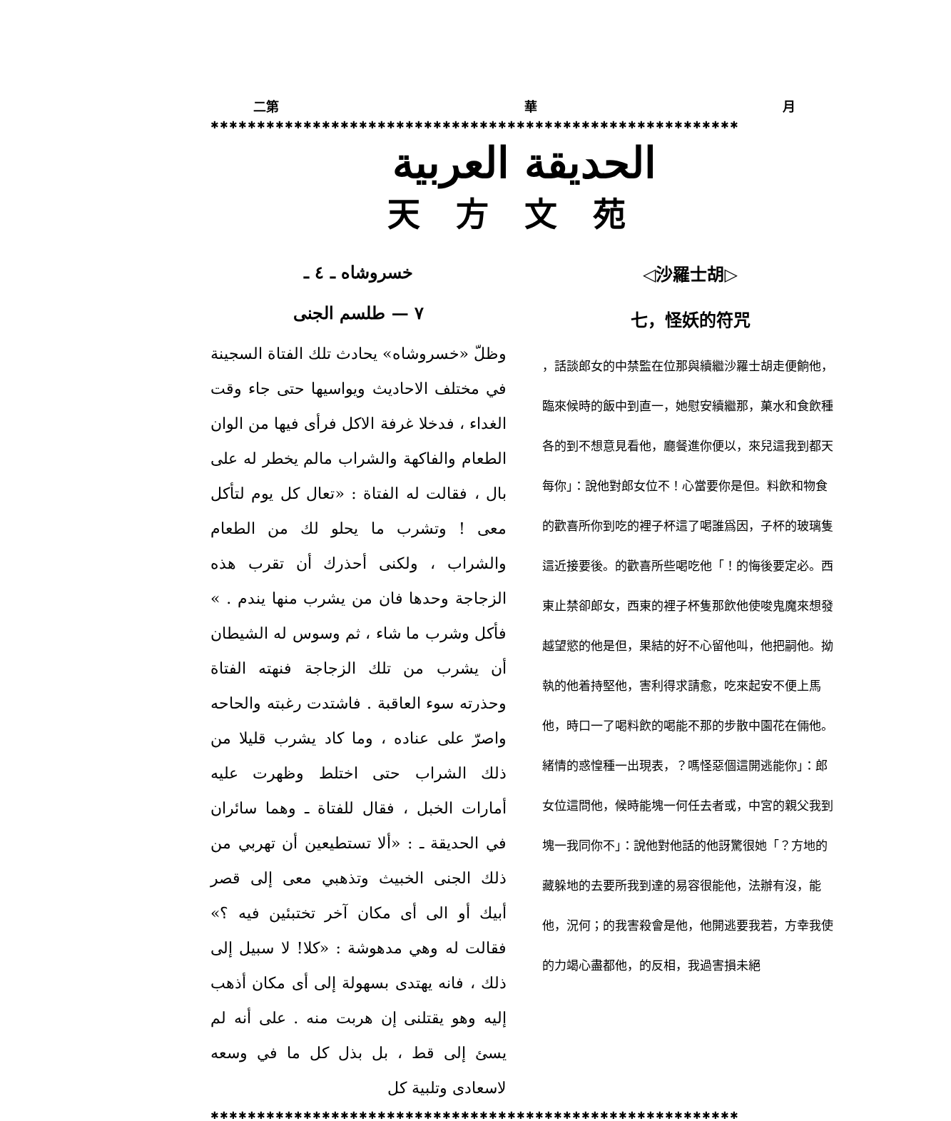二第 華 月
✱✱✱✱✱✱✱✱✱✱✱✱✱✱✱✱✱✱✱✱✱✱✱✱✱✱✱✱✱✱✱✱✱✱✱✱✱✱✱✱✱✱✱✱✱✱✱✱✱✱✱✱✱✱✱✱✱
الحديقة العربية
天方文苑
خسروشاه ـ ٤ ـ
٧ — طلسم الجنى
وظلّ «خسروشاه» يحادث تلك الفتاة السجينة في مختلف الاحاديث ويواسيها حتى جاء وقت الغداء ، فدخلا غرفة الاكل فرأى فيها من الوان الطعام والفاكهة والشراب مالم يخطر له على بال ، فقالت له الفتاة : «تعال كل يوم لتأكل معى ! وتشرب ما يحلو لك من الطعام والشراب ، ولكنى أحذرك أن تقرب هذه الزجاجة وحدها فان من يشرب منها يندم . » فأكل وشرب ما شاء ، ثم وسوس له الشيطان أن يشرب من تلك الزجاجة فنهته الفتاة وحذرته سوء العاقبة . فاشتدت رغبته والحاحه واصرّ على عناده ، وما كاد يشرب قليلا من ذلك الشراب حتى اختلط وظهرت عليه أمارات الخبل ، فقال للفتاة ـ وهما سائران في الحديقة ـ : «ألا تستطيعين أن تهربي من ذلك الجنى الخبيث وتذهبي معى إلى قصر أبيك أو الى أى مكان آخر تختبئين فيه ؟» فقالت له وهي مدهوشة : «كلا! لا سبيل إلى ذلك ، فانه يهتدى بسهولة إلى أى مكان أذهب إليه وهو يقتلنى إن هربت منه . على أنه لم يسئ إلى قط ، بل بذل كل ما في وسعه لاسعادى وتلبية كل
◁沙羅士胡▷
七，怪妖的符咒
，話談郎女的中禁監在位那與續繼沙羅士胡走便餉他，臨來候時的飯中到直一，她慰安續繼那，菓水和食飲種各的到不想意見看他，廳餐進你便以，來兒這我到都天每你」：說他對郎女位不！心當要你是但。料飲和物食的歡喜所你到吃的裡子杯這了喝誰爲因，子杯的玻璃隻這近接要後。的歡喜所些喝吃他「！的悔後要定必。西東止禁卻郎女，西東的裡子杯隻那飲他使唆鬼魔來想發越望慾的他是但，果結的好不心留他叫，他把嗣他。拗執的他着持堅他，害利得求請愈，吃來起安不便上馬他，時口一了喝料飲的喝能不那的步散中園花在倆他。緒情的惑惶種一出現表，？嗎怪惡個這開逃能你」：郎女位這問他，候時能塊一何任去者或，中宮的親父我到塊一我同你不」：說他對他話的他訝驚很她「？方地的藏躲地的去要所我到達的易容很能他，法辦有沒，能他，況何；的我害殺會是他，他開逃要我若，方幸我使的力竭心盡都他，的反相，我過害損未絕
✱✱✱✱✱✱✱✱✱✱✱✱✱✱✱✱✱✱✱✱✱✱✱✱✱✱✱✱✱✱✱✱✱✱✱✱✱✱✱✱✱✱✱✱✱✱✱✱✱✱✱✱✱✱✱✱✱